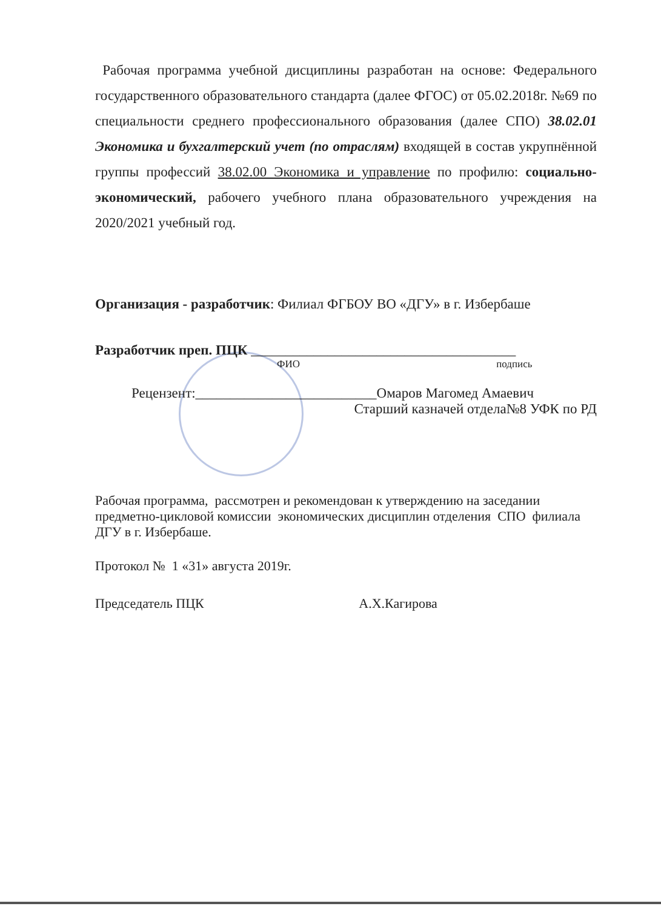Рабочая программа учебной дисциплины разработан на основе: Федерального государственного образовательного стандарта (далее ФГОС) от 05.02.2018г. №69 по специальности среднего профессионального образования (далее СПО) 38.02.01 Экономика и бухгалтерский учет (по отраслям) входящей в состав укрупнённой группы профессий 38.02.00 Экономика и управление по профилю: социально-экономический, рабочего учебного плана образовательного учреждения на 2020/2021 учебный год.
Организация - разработчик: Филиал ФГБОУ ВО «ДГУ» в г. Избербаше
Разработчик преп. ПЦК ______________________________________
ФИО подпись
Рецензент:__________________________Омаров Магомед Амаевич
Старший казначей отдела№8 УФК по РД
Рабочая программа, рассмотрен и рекомендован к утверждению на заседании предметно-цикловой комиссии экономических дисциплин отделения СПО филиала ДГУ в г. Избербаше.
Протокол № 1 «31» августа 2019г.
Председатель ПЦК А.Х.Кагирова